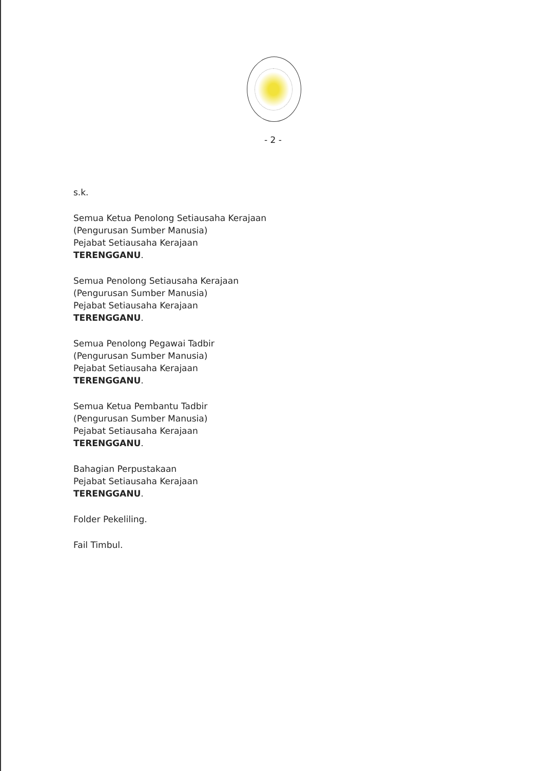- 2 -
s.k.
Semua Ketua Penolong Setiausaha Kerajaan
(Pengurusan Sumber Manusia)
Pejabat Setiausaha Kerajaan
TERENGGANU.
Semua Penolong Setiausaha Kerajaan
(Pengurusan Sumber Manusia)
Pejabat Setiausaha Kerajaan
TERENGGANU.
Semua Penolong Pegawai Tadbir
(Pengurusan Sumber Manusia)
Pejabat Setiausaha Kerajaan
TERENGGANU.
Semua Ketua Pembantu Tadbir
(Pengurusan Sumber Manusia)
Pejabat Setiausaha Kerajaan
TERENGGANU.
Bahagian Perpustakaan
Pejabat Setiausaha Kerajaan
TERENGGANU.
Folder Pekeliling.
Fail Timbul.